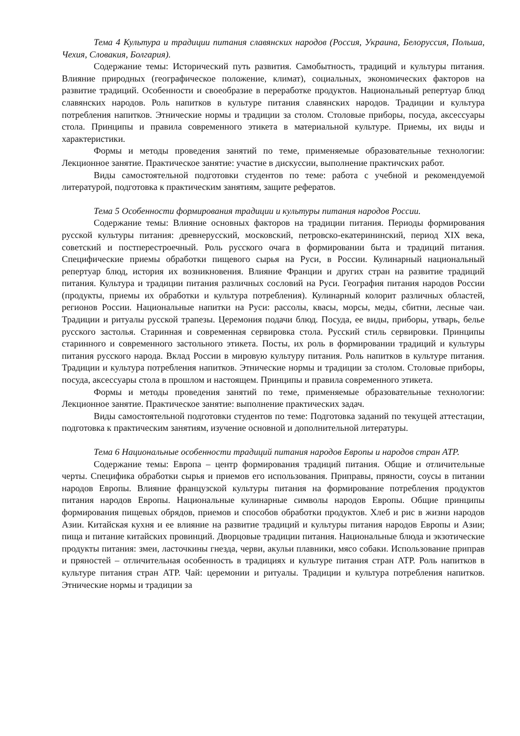Тема 4 Культура и традиции питания славянских народов (Россия, Украина, Белоруссия, Польша, Чехия, Словакия, Болгария).
Содержание темы: Исторический путь развития. Самобытность, традиций и культуры питания. Влияние природных (географическое положение, климат), социальных, экономических факторов на развитие традиций. Особенности и своеобразие в переработке продуктов. Национальный репертуар блюд славянских народов. Роль напитков в культуре питания славянских народов. Традиции и культура потребления напитков. Этнические нормы и традиции за столом. Столовые приборы, посуда, аксессуары стола. Принципы и правила современного этикета в материальной культуре. Приемы, их виды и характеристики.
Формы и методы проведения занятий по теме, применяемые образовательные технологии: Лекционное занятие. Практическое занятие: участие в дискуссии, выполнение практичских работ.
Виды самостоятельной подготовки студентов по теме: работа с учебной и рекомендуемой литературой, подготовка к практическим занятиям, защите рефератов.
Тема 5 Особенности формирования традиции и культуры питания народов России.
Содержание темы: Влияние основных факторов на традиции питания. Периоды формирования русской культуры питания: древнерусский, московский, петровско-екатерининский, период XIX века, советский и постперестроечный. Роль русского очага в формировании быта и традиций питания. Специфические приемы обработки пищевого сырья на Руси, в России. Кулинарный национальный репертуар блюд, история их возникновения. Влияние Франции и других стран на развитие традиций питания. Культура и традиции питания различных сословий на Руси. География питания народов России (продукты, приемы их обработки и культура потребления). Кулинарный колорит различных областей, регионов России. Национальные напитки на Руси: рассолы, квасы, морсы, меды, сбитни, лесные чаи. Традиции и ритуалы русской трапезы. Церемония подачи блюд. Посуда, ее виды, приборы, утварь, белье русского застолья. Старинная и современная сервировка стола. Русский стиль сервировки. Принципы старинного и современного застольного этикета. Посты, их роль в формировании традиций и культуры питания русского народа. Вклад России в мировую культуру питания. Роль напитков в культуре питания. Традиции и культура потребления напитков. Этнические нормы и традиции за столом. Столовые приборы, посуда, аксессуары стола в прошлом и настоящем. Принципы и правила современного этикета.
Формы и методы проведения занятий по теме, применяемые образовательные технологии: Лекционное занятие. Практическое занятие: выполнение практических задач.
Виды самостоятельной подготовки студентов по теме: Подготовка заданий по текущей аттестации, подготовка к практическим занятиям, изучение основной и дополнительной литературы.
Тема 6 Национальные особенности традиций питания народов Европы и народов стран АТР.
Содержание темы: Европа – центр формирования традиций питания. Общие и отличительные черты. Специфика обработки сырья и приемов его использования. Приправы, пряности, соусы в питании народов Европы. Влияние французской культуры питания на формирование потребления продуктов питания народов Европы. Национальные кулинарные символы народов Европы. Общие принципы формирования пищевых обрядов, приемов и способов обработки продуктов. Хлеб и рис в жизни народов Азии. Китайская кухня и ее влияние на развитие традиций и культуры питания народов Европы и Азии; пища и питание китайских провинций. Дворцовые традиции питания. Национальные блюда и экзотические продукты питания: змеи, ласточкины гнезда, черви, акульи плавники, мясо собаки. Использование приправ и пряностей – отличительная особенность в традициях и культуре питания стран АТР. Роль напитков в культуре питания стран АТР. Чай: церемонии и ритуалы. Традиции и культура потребления напитков. Этнические нормы и традиции за